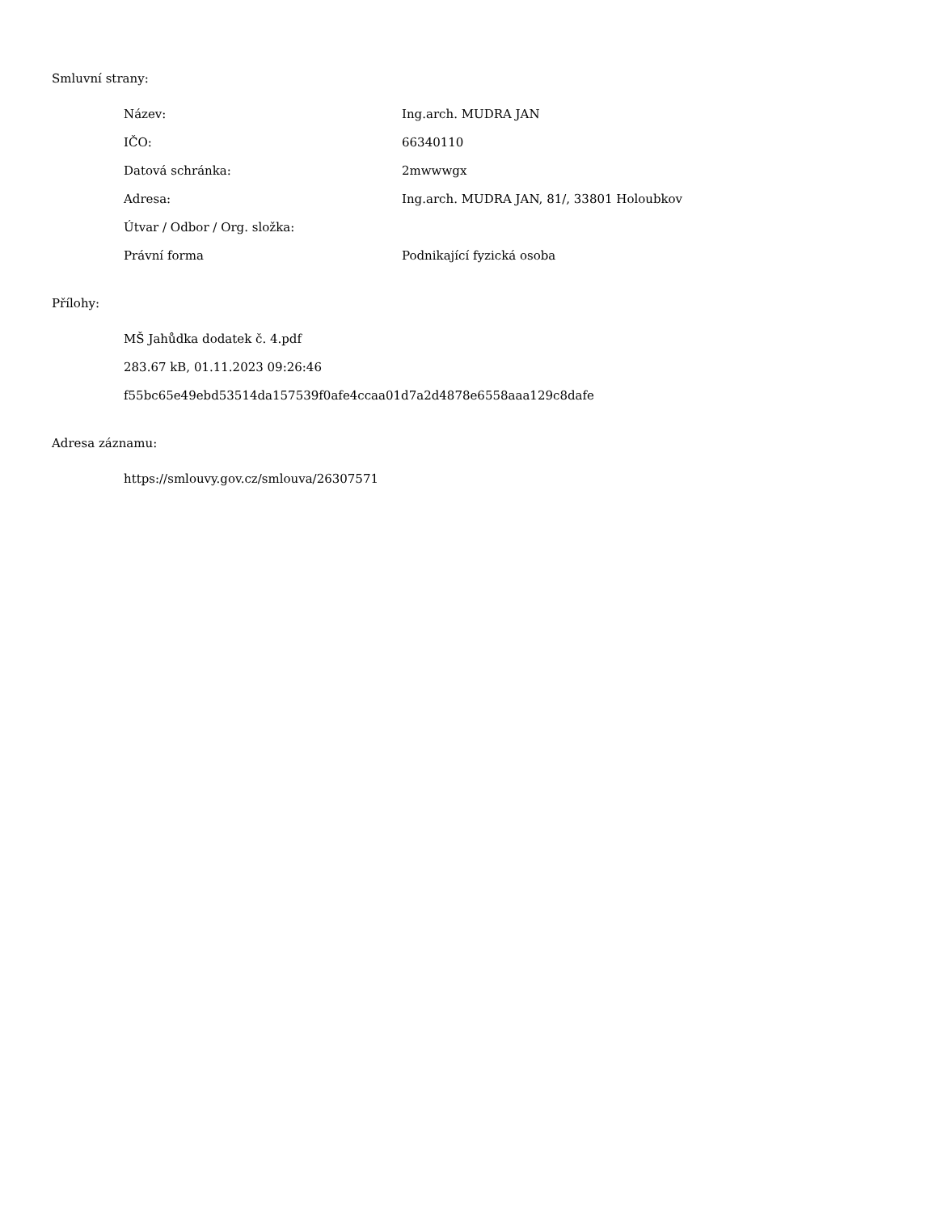Smluvní strany:
| Název: | Ing.arch. MUDRA JAN |
| IČO: | 66340110 |
| Datová schránka: | 2mwwwgx |
| Adresa: | Ing.arch. MUDRA JAN, 81/, 33801 Holoubkov |
| Útvar / Odbor / Org. složka: | |
| Právní forma | Podnikající fyzická osoba |
Přílohy:
MŠ Jahůdka dodatek č. 4.pdf
283.67 kB, 01.11.2023 09:26:46
f55bc65e49ebd53514da157539f0afe4ccaa01d7a2d4878e6558aaa129c8dafe
Adresa záznamu:
https://smlouvy.gov.cz/smlouva/26307571